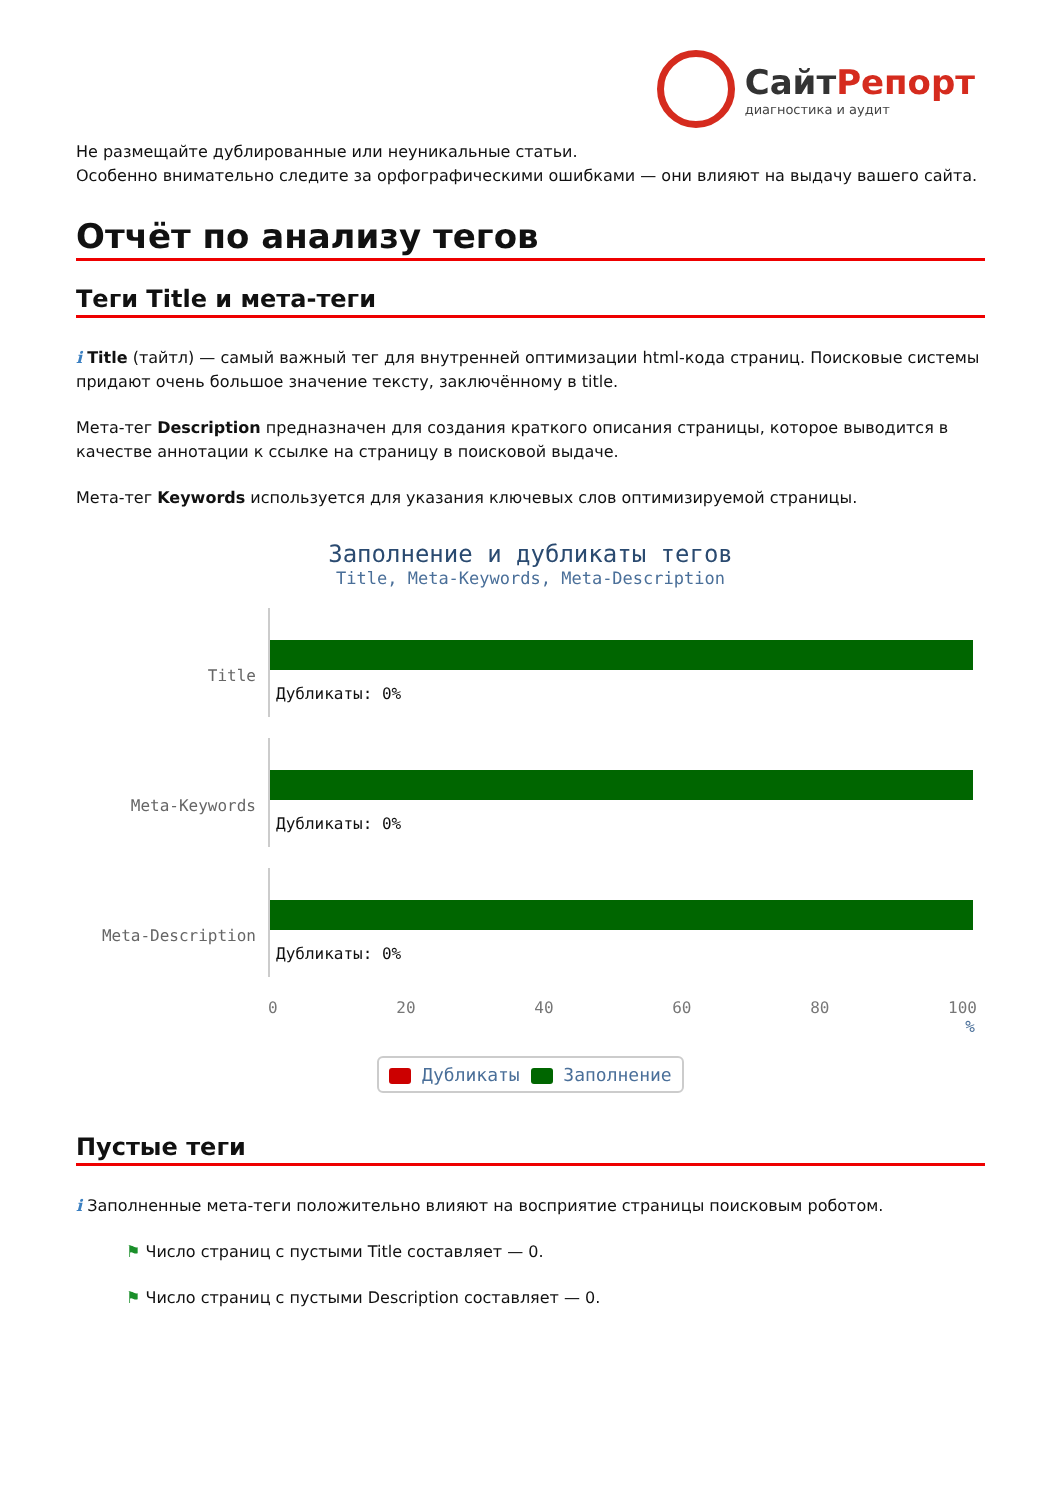СайтРепорт
диагностика и аудит
Не размещайте дублированные или неуникальные статьи.
Особенно внимательно следите за орфографическими ошибками — они влияют на выдачу вашего сайта.
Отчёт по анализу тегов
Теги Title и мета-теги
i Title (тайтл) — самый важный тег для внутренней оптимизации html-кода страниц. Поисковые системы придают очень большое значение тексту, заключённому в title.
Мета-тег Description предназначен для создания краткого описания страницы, которое выводится в качестве аннотации к ссылке на страницу в поисковой выдаче.
Мета-тег Keywords используется для указания ключевых слов оптимизируемой страницы.
Заполнение и дубликаты тегов
Title, Meta-Keywords, Meta-Description
Title
Дубликаты: 0%
Meta-Keywords
Дубликаты: 0%
Meta-Description
Дубликаты: 0%
0 20 40 60 80 100
%
Дубликаты Заполнение
Пустые теги
i Заполненные мета-теги положительно влияют на восприятие страницы поисковым роботом.
⚑ Число страниц с пустыми Title составляет — 0.
⚑ Число страниц с пустыми Description составляет — 0.